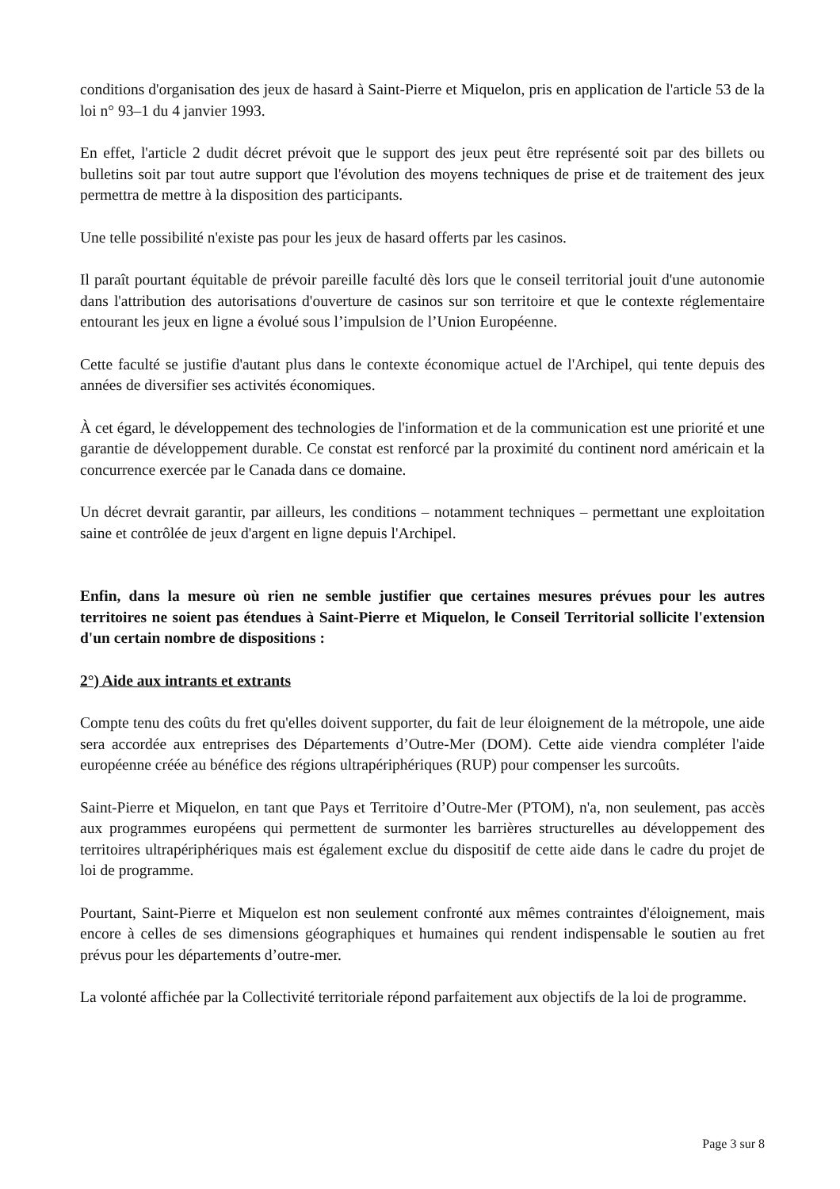conditions d'organisation des jeux de hasard à Saint-Pierre et Miquelon, pris en application de l'article 53 de la loi n° 93–1 du 4 janvier 1993.
En effet, l'article 2 dudit décret prévoit que le support des jeux peut être représenté soit par des billets ou bulletins soit par tout autre support que l'évolution des moyens techniques de prise et de traitement des jeux permettra de mettre à la disposition des participants.
Une telle possibilité n'existe pas pour les jeux de hasard offerts par les casinos.
Il paraît pourtant équitable de prévoir pareille faculté dès lors que le conseil territorial jouit d'une autonomie dans l'attribution des autorisations d'ouverture de casinos sur son territoire et que le contexte réglementaire entourant les jeux en ligne a évolué sous l’impulsion de l’Union Européenne.
Cette faculté se justifie d'autant plus dans le contexte économique actuel de l'Archipel, qui tente depuis des années de diversifier ses activités économiques.
À cet égard, le développement des technologies de l'information et de la communication est une priorité et une garantie de développement durable. Ce constat est renforcé par la proximité du continent nord américain et la concurrence exercée par le Canada dans ce domaine.
Un décret devrait garantir, par ailleurs, les conditions – notamment techniques – permettant une exploitation saine et contrôlée de jeux d'argent en ligne depuis l'Archipel.
Enfin, dans la mesure où rien ne semble justifier que certaines mesures prévues pour les autres territoires ne soient pas étendues à Saint-Pierre et Miquelon, le Conseil Territorial sollicite l'extension d'un certain nombre de dispositions :
2°) Aide aux intrants et extrants
Compte tenu des coûts du fret qu'elles doivent supporter, du fait de leur éloignement de la métropole, une aide sera accordée aux entreprises des Départements d’Outre-Mer (DOM). Cette aide viendra compléter l'aide européenne créée au bénéfice des régions ultrapériphériques (RUP) pour compenser les surcoûts.
Saint-Pierre et Miquelon, en tant que Pays et Territoire d’Outre-Mer (PTOM), n'a, non seulement, pas accès aux programmes européens qui permettent de surmonter les barrières structurelles au développement des territoires ultrapériphériques mais est également exclue du dispositif de cette aide dans le cadre du projet de loi de programme.
Pourtant, Saint-Pierre et Miquelon est non seulement confronté aux mêmes contraintes d'éloignement, mais encore à celles de ses dimensions géographiques et humaines qui rendent indispensable le soutien au fret prévus pour les départements d’outre-mer.
La volonté affichée par la Collectivité territoriale répond parfaitement aux objectifs de la loi de programme.
Page 3 sur 8